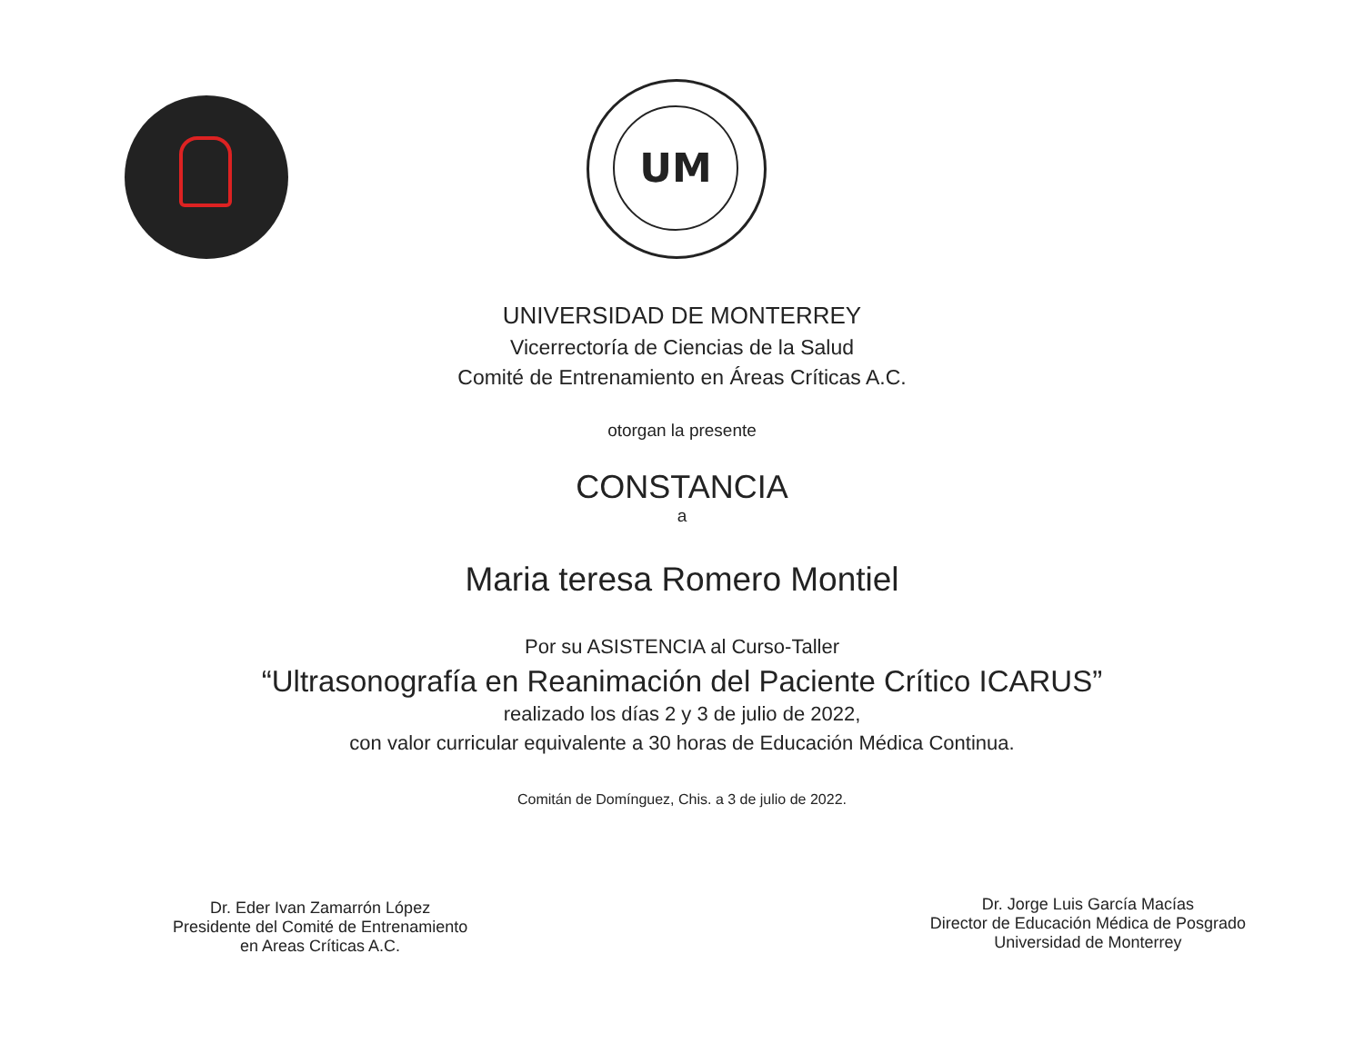UM
UNIVERSIDAD DE MONTERREY
Vicerrectoría de Ciencias de la Salud
Comité de Entrenamiento en Áreas Críticas A.C.
otorgan la presente
CONSTANCIA
a
Maria teresa Romero Montiel
Por su ASISTENCIA al Curso-Taller
“Ultrasonografía en Reanimación del Paciente Crítico ICARUS”
realizado los días 2 y 3 de julio de 2022,
con valor curricular equivalente a 30 horas de Educación Médica Continua.
Comitán de Domínguez, Chis. a 3 de julio de 2022.
Dr. Eder Ivan Zamarrón López
Presidente del Comité de Entrenamiento
en Areas Críticas A.C.
Dr. Jorge Luis García Macías
Director de Educación Médica de Posgrado
Universidad de Monterrey